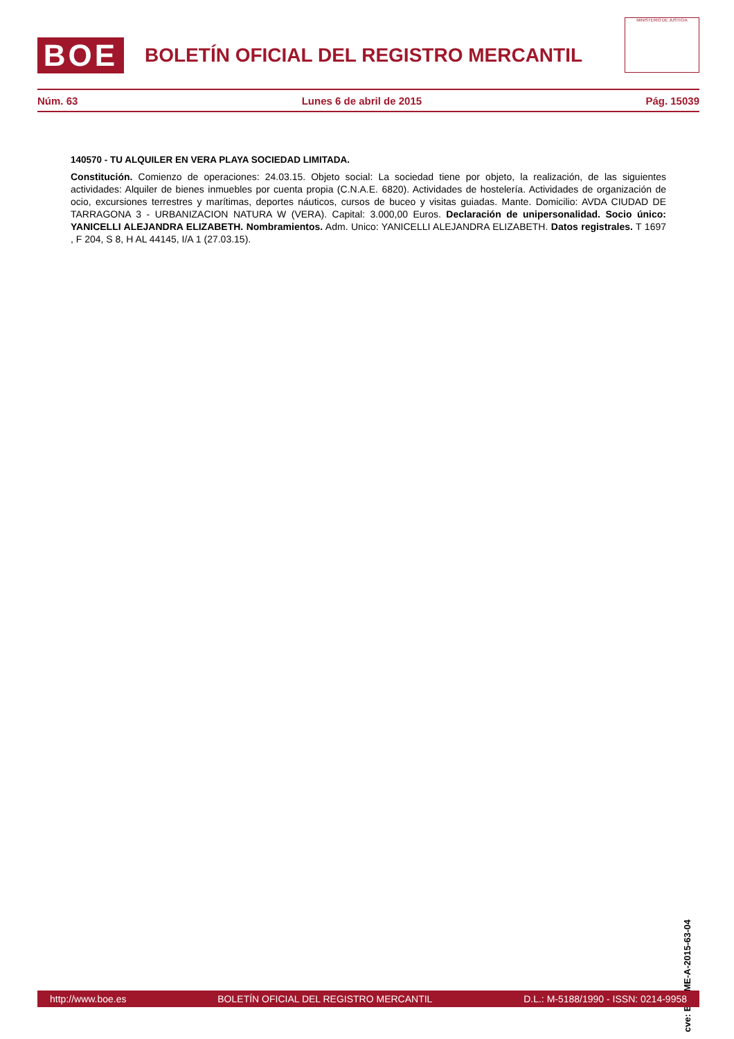BOE
BOLETÍN OFICIAL DEL REGISTRO MERCANTIL
MINISTERIO DE JUSTICIA
Núm. 63 Lunes 6 de abril de 2015 Pág. 15039
140570 - TU ALQUILER EN VERA PLAYA SOCIEDAD LIMITADA.
Constitución. Comienzo de operaciones: 24.03.15. Objeto social: La sociedad tiene por objeto, la realización, de las siguientes actividades: Alquiler de bienes inmuebles por cuenta propia (C.N.A.E. 6820). Actividades de hostelería. Actividades de organización de ocio, excursiones terrestres y marítimas, deportes náuticos, cursos de buceo y visitas guiadas. Mante. Domicilio: AVDA CIUDAD DE TARRAGONA 3 - URBANIZACION NATURA W (VERA). Capital: 3.000,00 Euros. Declaración de unipersonalidad. Socio único: YANICELLI ALEJANDRA ELIZABETH. Nombramientos. Adm. Unico: YANICELLI ALEJANDRA ELIZABETH. Datos registrales. T 1697 , F 204, S 8, H AL 44145, I/A 1 (27.03.15).
cve: BORME-A-2015-63-04
http://www.boe.es BOLETÍN OFICIAL DEL REGISTRO MERCANTIL D.L.: M-5188/1990 - ISSN: 0214-9958